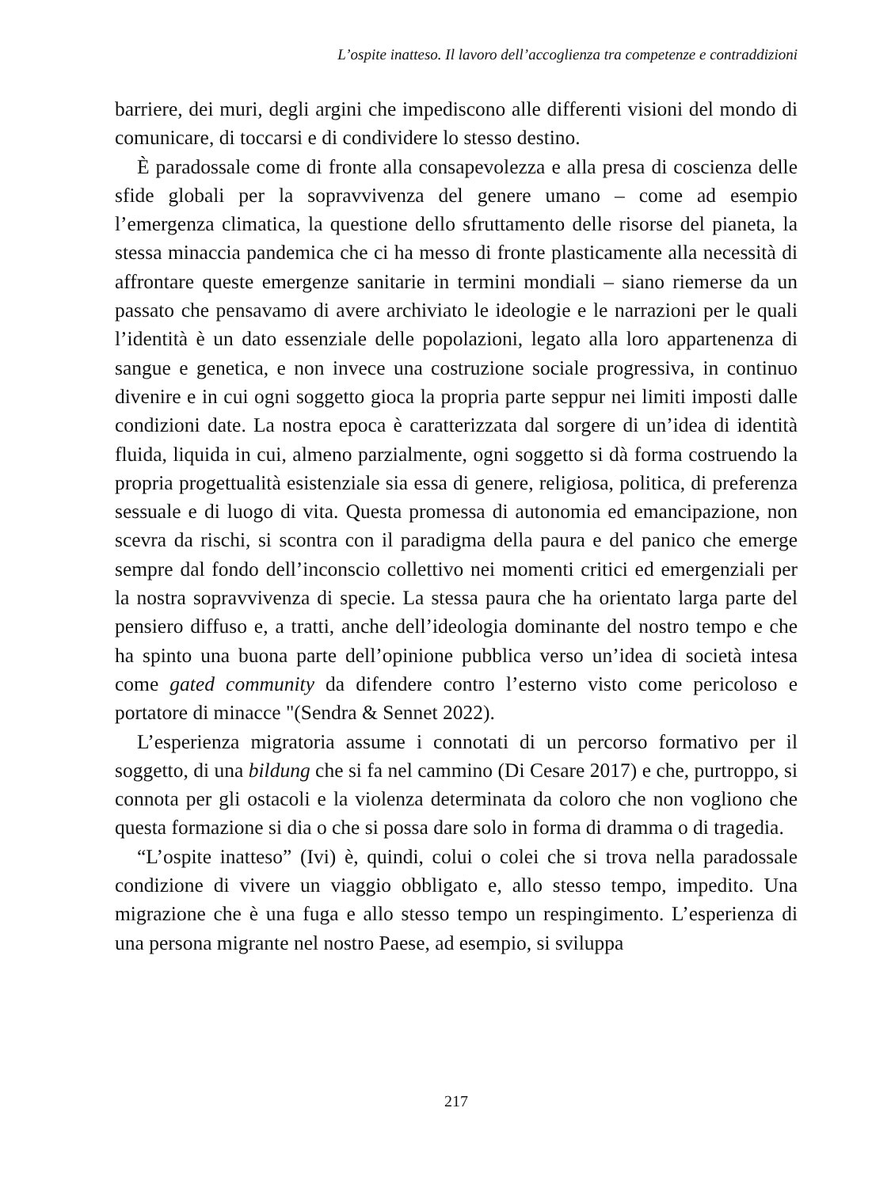L’ospite inatteso. Il lavoro dell’accoglienza tra competenze e contraddizioni
barriere, dei muri, degli argini che impediscono alle differenti visioni del mondo di comunicare, di toccarsi e di condividere lo stesso destino.
È paradossale come di fronte alla consapevolezza e alla presa di coscienza delle sfide globali per la sopravvivenza del genere umano – come ad esempio l’emergenza climatica, la questione dello sfruttamento delle risorse del pianeta, la stessa minaccia pandemica che ci ha messo di fronte plasticamente alla necessità di affrontare queste emergenze sanitarie in termini mondiali – siano riemerse da un passato che pensavamo di avere archiviato le ideologie e le narrazioni per le quali l’identità è un dato essenziale delle popolazioni, legato alla loro appartenenza di sangue e genetica, e non invece una costruzione sociale progressiva, in continuo divenire e in cui ogni soggetto gioca la propria parte seppur nei limiti imposti dalle condizioni date. La nostra epoca è caratterizzata dal sorgere di un’idea di identità fluida, liquida in cui, almeno parzialmente, ogni soggetto si dà forma costruendo la propria progettualità esistenziale sia essa di genere, religiosa, politica, di preferenza sessuale e di luogo di vita. Questa promessa di autonomia ed emancipazione, non scevra da rischi, si scontra con il paradigma della paura e del panico che emerge sempre dal fondo dell’inconscio collettivo nei momenti critici ed emergenziali per la nostra sopravvivenza di specie. La stessa paura che ha orientato larga parte del pensiero diffuso e, a tratti, anche dell’ideologia dominante del nostro tempo e che ha spinto una buona parte dell’opinione pubblica verso un’idea di società intesa come gated community da difendere contro l’esterno visto come pericoloso e portatore di minacce "(Sendra & Sennet 2022).
L’esperienza migratoria assume i connotati di un percorso formativo per il soggetto, di una bildung che si fa nel cammino (Di Cesare 2017) e che, purtroppo, si connota per gli ostacoli e la violenza determinata da coloro che non vogliono che questa formazione si dia o che si possa dare solo in forma di dramma o di tragedia.
“L’ospite inatteso” (Ivi) è, quindi, colui o colei che si trova nella paradossale condizione di vivere un viaggio obbligato e, allo stesso tempo, impedito. Una migrazione che è una fuga e allo stesso tempo un respingimento. L’esperienza di una persona migrante nel nostro Paese, ad esempio, si sviluppa
217